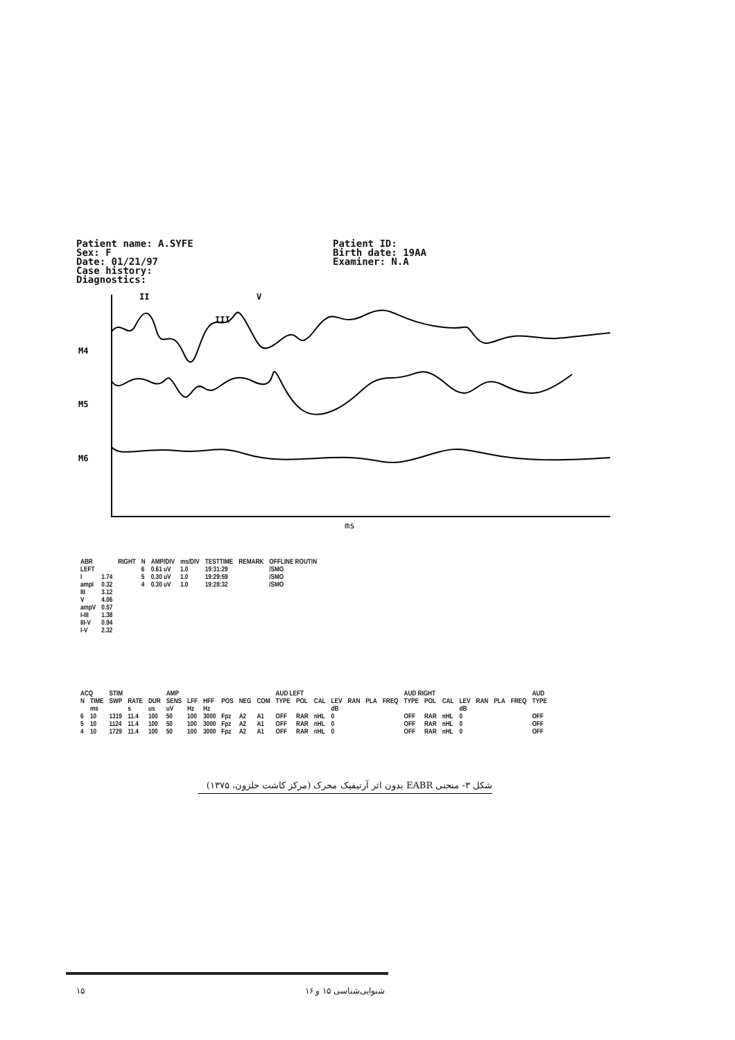Patient name: A.SYFE Sex: F Date: 01/21/97 Case history: Diagnostics:
Patient ID: Birth date: 19AA Examiner: N.A
II
V
III
M4
M5
M6
ms
| ABR | | RIGHT | N | AMP/DIV | ms/DIV | TESTTIME | REMARK | OFFLINE ROUTIN |
| --- | --- | --- | --- | --- | --- | --- | --- | --- |
| LEFT | | | 6 | 0.61 uV | 1.0 | 19:31:29 | | /SMO |
| I | 1.74 | | 5 | 0.30 uV | 1.0 | 19:29:59 | | /SMO |
| ampI | 0.32 | | 4 | 0.30 uV | 1.0 | 19:28:32 | | /SMO |
| III | 3.12 | | | | | | | |
| V | 4.06 | | | | | | | |
| ampV | 0.57 | | | | | | | |
| I-III | 1.38 | | | | | | | |
| III-V | 0.94 | | | | | | | |
| I-V | 2.32 | | | | | | | |
| ACQ | | STIM | | | AMP | | | | | | AUD LEFT | | | | | | | AUD RIGHT | | | | | | | AUD |
| --- | --- | --- | --- | --- | --- | --- | --- | --- | --- | --- | --- | --- | --- | --- | --- | --- | --- | --- | --- | --- | --- | --- | --- | --- | --- |
| N | TIME | SWP | RATE | DUR | SENS | LFF | HFF | POS | NEG | COM | TYPE | POL | CAL | LEV | RAN | PLA | FREQ | TYPE | POL | CAL | LEV | RAN | PLA | FREQ | TYPE |
| | ms | | s | us | uV | Hz | Hz | | | | | | | dB | | | | | | | dB | | | | |
| 6 | 10 | 1319 | 11.4 | 100 | 50 | 100 | 3000 | Fpz | A2 | A1 | OFF | RAR | nHL | 0 | | | | OFF | RAR | nHL | 0 | | | | OFF |
| 5 | 10 | 1124 | 11.4 | 100 | 50 | 100 | 3000 | Fpz | A2 | A1 | OFF | RAR | nHL | 0 | | | | OFF | RAR | nHL | 0 | | | | OFF |
| 4 | 10 | 1729 | 11.4 | 100 | 50 | 100 | 3000 | Fpz | A2 | A1 | OFF | RAR | nHL | 0 | | | | OFF | RAR | nHL | 0 | | | | OFF |
شکل ۳- منحنی EABR بدون اثر آرتیفیک محرک (مرکز کاشت حلزون، ۱۳۷۵)
۱۵ شنوایی‌شناسی ۱۵ و ۱۶